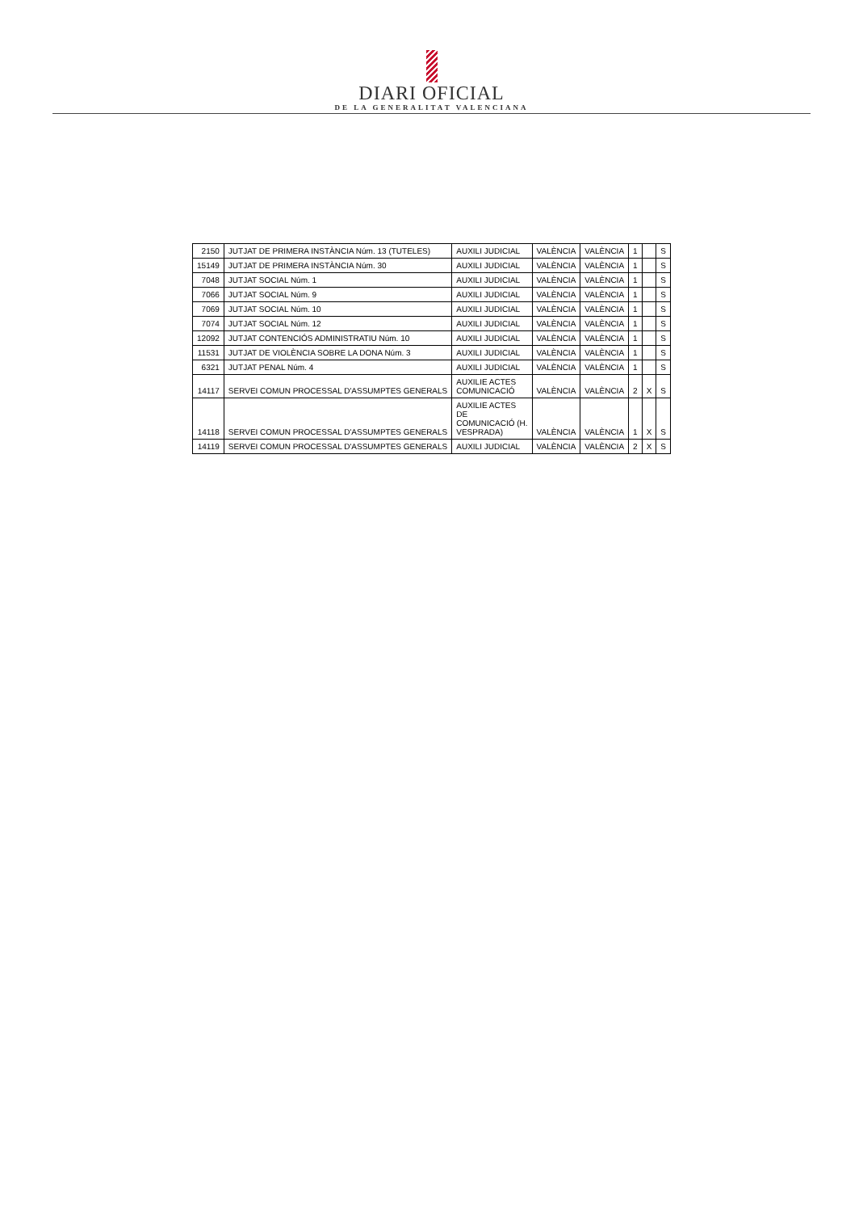DIARI OFICIAL
DE LA GENERALITAT VALENCIANA
| 2150 | JUTJAT DE PRIMERA INSTÀNCIA Núm. 13 (TUTELES) | AUXILI JUDICIAL | VALÈNCIA | VALÈNCIA | 1 | | S |
| 15149 | JUTJAT DE PRIMERA INSTÀNCIA Núm. 30 | AUXILI JUDICIAL | VALÈNCIA | VALÈNCIA | 1 | | S |
| 7048 | JUTJAT SOCIAL Núm. 1 | AUXILI JUDICIAL | VALÈNCIA | VALÈNCIA | 1 | | S |
| 7066 | JUTJAT SOCIAL Núm. 9 | AUXILI JUDICIAL | VALÈNCIA | VALÈNCIA | 1 | | S |
| 7069 | JUTJAT SOCIAL Núm. 10 | AUXILI JUDICIAL | VALÈNCIA | VALÈNCIA | 1 | | S |
| 7074 | JUTJAT SOCIAL Núm. 12 | AUXILI JUDICIAL | VALÈNCIA | VALÈNCIA | 1 | | S |
| 12092 | JUTJAT CONTENCIÓS ADMINISTRATIU Núm. 10 | AUXILI JUDICIAL | VALÈNCIA | VALÈNCIA | 1 | | S |
| 11531 | JUTJAT DE VIOLÈNCIA SOBRE LA DONA Núm. 3 | AUXILI JUDICIAL | VALÈNCIA | VALÈNCIA | 1 | | S |
| 6321 | JUTJAT PENAL Núm. 4 | AUXILI JUDICIAL | VALÈNCIA | VALÈNCIA | 1 | | S |
| 14117 | SERVEI COMUN PROCESSAL D'ASSUMPTES GENERALS | AUXILIE ACTES COMUNICACIÓ | VALÈNCIA | VALÈNCIA | 2 | X | S |
| 14118 | SERVEI COMUN PROCESSAL D'ASSUMPTES GENERALS | AUXILIE ACTES DE COMUNICACIÓ (H. VESPRADA) | VALÈNCIA | VALÈNCIA | 1 | X | S |
| 14119 | SERVEI COMUN PROCESSAL D'ASSUMPTES GENERALS | AUXILI JUDICIAL | VALÈNCIA | VALÈNCIA | 2 | X | S |